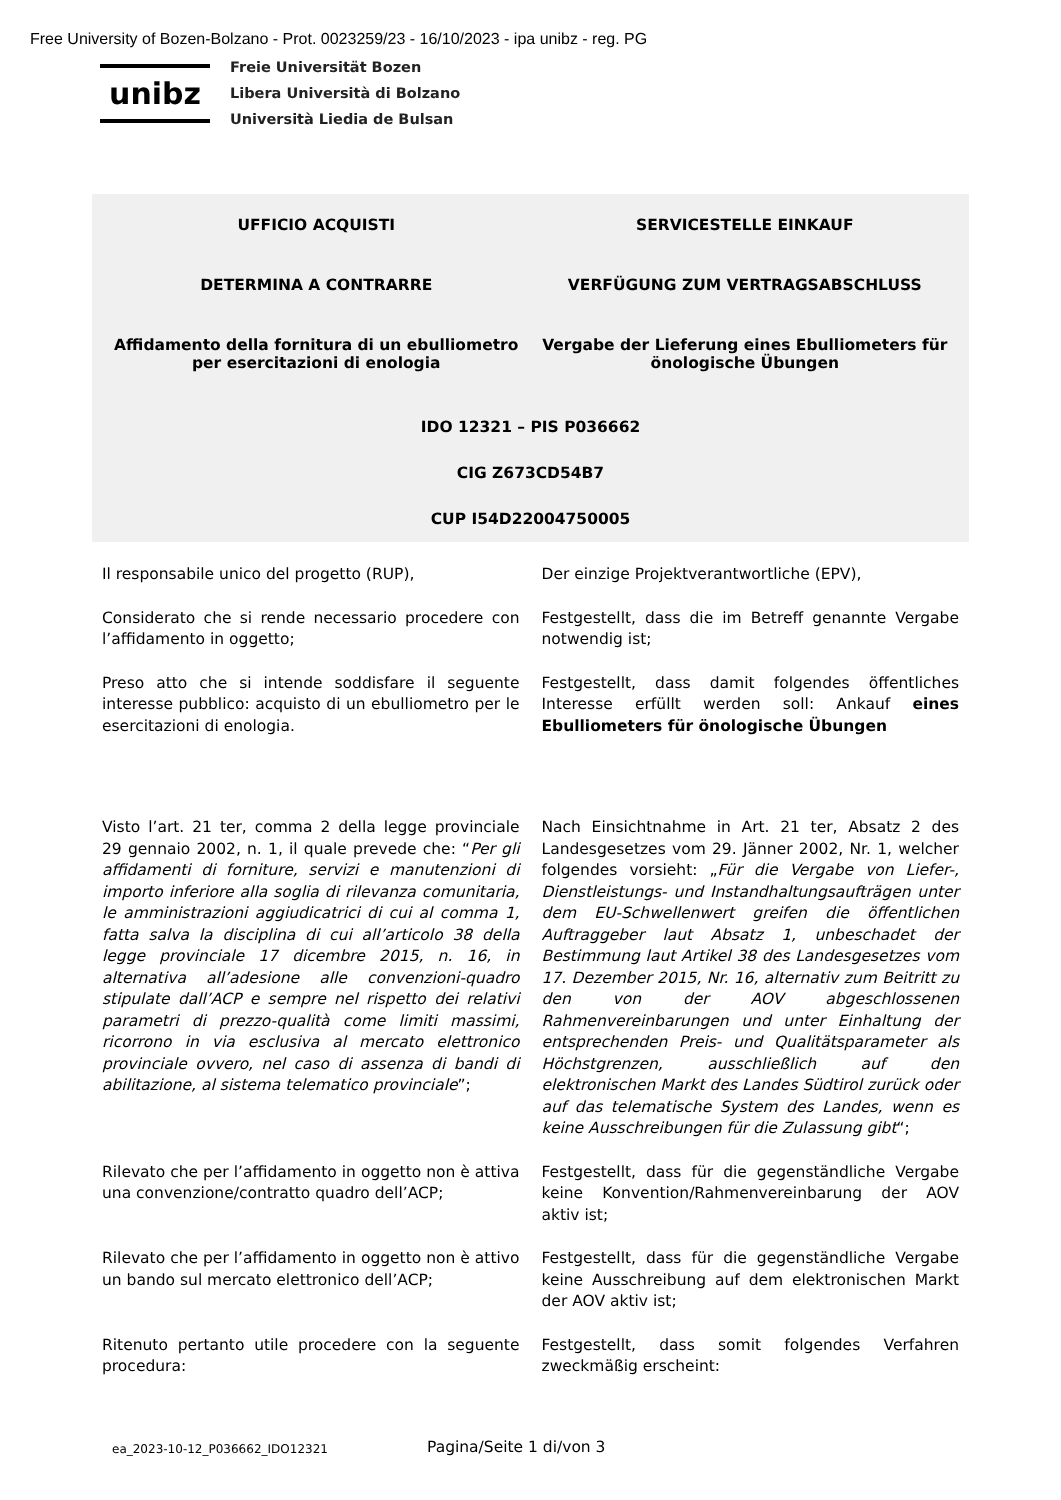Free University of Bozen-Bolzano - Prot. 0023259/23 - 16/10/2023 - ipa unibz - reg. PG
unibz
Freie Universität Bozen
Libera Università di Bolzano
Università Liedia de Bulsan
UFFICIO ACQUISTI SERVICESTELLE EINKAUF
DETERMINA A CONTRARRE VERFÜGUNG ZUM VERTRAGSABSCHLUSS
Affidamento della fornitura di un ebulliometro per esercitazioni di enologia
Vergabe der Lieferung eines Ebulliometers für önologische Übungen
IDO 12321 – PIS P036662
CIG Z673CD54B7
CUP I54D22004750005
Il responsabile unico del progetto (RUP),
Der einzige Projektverantwortliche (EPV),
Considerato che si rende necessario procedere con l’affidamento in oggetto;
Festgestellt, dass die im Betreff genannte Vergabe notwendig ist;
Preso atto che si intende soddisfare il seguente interesse pubblico: acquisto di un ebulliometro per le esercitazioni di enologia.
Festgestellt, dass damit folgendes öffentliches Interesse erfüllt werden soll: Ankauf eines Ebulliometers für önologische Übungen
Visto l’art. 21 ter, comma 2 della legge provinciale 29 gennaio 2002, n. 1, il quale prevede che: “Per gli affidamenti di forniture, servizi e manutenzioni di importo inferiore alla soglia di rilevanza comunitaria, le amministrazioni aggiudicatrici di cui al comma 1, fatta salva la disciplina di cui all’articolo 38 della legge provinciale 17 dicembre 2015, n. 16, in alternativa all’adesione alle convenzioni-quadro stipulate dall’ACP e sempre nel rispetto dei relativi parametri di prezzo-qualità come limiti massimi, ricorrono in via esclusiva al mercato elettronico provinciale ovvero, nel caso di assenza di bandi di abilitazione, al sistema telematico provinciale”;
Nach Einsichtnahme in Art. 21 ter, Absatz 2 des Landesgesetzes vom 29. Jänner 2002, Nr. 1, welcher folgendes vorsieht: „Für die Vergabe von Liefer-, Dienstleistungs- und Instandhaltungsaufträgen unter dem EU-Schwellenwert greifen die öffentlichen Auftraggeber laut Absatz 1, unbeschadet der Bestimmung laut Artikel 38 des Landesgesetzes vom 17. Dezember 2015, Nr. 16, alternativ zum Beitritt zu den von der AOV abgeschlossenen Rahmenvereinbarungen und unter Einhaltung der entsprechenden Preis- und Qualitätsparameter als Höchstgrenzen, ausschließlich auf den elektronischen Markt des Landes Südtirol zurück oder auf das telematische System des Landes, wenn es keine Ausschreibungen für die Zulassung gibt“;
Rilevato che per l’affidamento in oggetto non è attiva una convenzione/contratto quadro dell’ACP;
Festgestellt, dass für die gegenständliche Vergabe keine Konvention/Rahmenvereinbarung der AOV aktiv ist;
Rilevato che per l’affidamento in oggetto non è attivo un bando sul mercato elettronico dell’ACP;
Festgestellt, dass für die gegenständliche Vergabe keine Ausschreibung auf dem elektronischen Markt der AOV aktiv ist;
Ritenuto pertanto utile procedere con la seguente procedura:
Festgestellt, dass somit folgendes Verfahren zweckmäßig erscheint:
ea_2023-10-12_P036662_IDO12321
Pagina/Seite 1 di/von 3